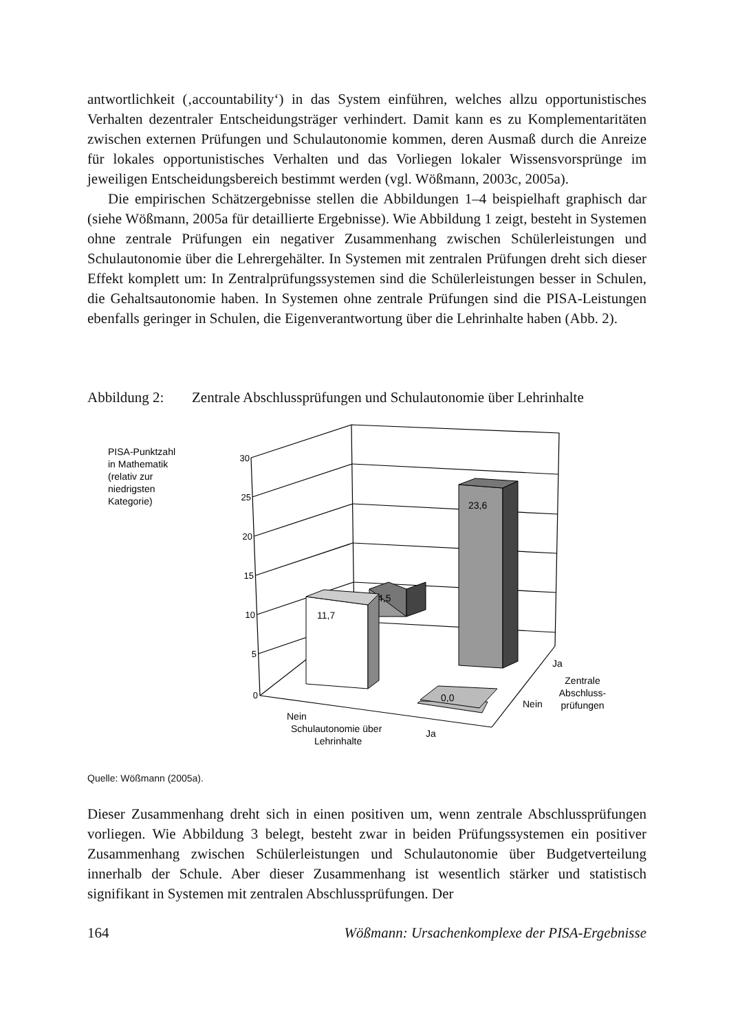antwortlichkeit (‚accountability‘) in das System einführen, welches allzu opportunistisches Verhalten dezentraler Entscheidungsträger verhindert. Damit kann es zu Komplementaritäten zwischen externen Prüfungen und Schulautonomie kommen, deren Ausmaß durch die Anreize für lokales opportunistisches Verhalten und das Vorliegen lokaler Wissensvorsprünge im jeweiligen Entscheidungsbereich bestimmt werden (vgl. Wößmann, 2003c, 2005a).
Die empirischen Schätzergebnisse stellen die Abbildungen 1–4 beispielhaft graphisch dar (siehe Wößmann, 2005a für detaillierte Ergebnisse). Wie Abbildung 1 zeigt, besteht in Systemen ohne zentrale Prüfungen ein negativer Zusammenhang zwischen Schülerleistungen und Schulautonomie über die Lehrergehälter. In Systemen mit zentralen Prüfungen dreht sich dieser Effekt komplett um: In Zentralprüfungssystemen sind die Schülerleistungen besser in Schulen, die Gehaltsautonomie haben. In Systemen ohne zentrale Prüfungen sind die PISA-Leistungen ebenfalls geringer in Schulen, die Eigenverantwortung über die Lehrinhalte haben (Abb. 2).
Abbildung 2: Zentrale Abschlussprüfungen und Schulautonomie über Lehrinhalte
PISA-Punktzahl
in Mathematik
(relativ zur
niedrigsten
Kategorie)
30
25
20
15
10
5
0
4,5
11,7
23,6
0,0
Nein
Schulautonomie über
Lehrinhalte
Ja
Ja
Nein
Zentrale
Abschluss-
prüfungen
Quelle: Wößmann (2005a).
Dieser Zusammenhang dreht sich in einen positiven um, wenn zentrale Abschlussprüfungen vorliegen. Wie Abbildung 3 belegt, besteht zwar in beiden Prüfungssystemen ein positiver Zusammenhang zwischen Schülerleistungen und Schulautonomie über Budgetverteilung innerhalb der Schule. Aber dieser Zusammenhang ist wesentlich stärker und statistisch signifikant in Systemen mit zentralen Abschlussprüfungen. Der
164 Wößmann: Ursachenkomplexe der PISA-Ergebnisse